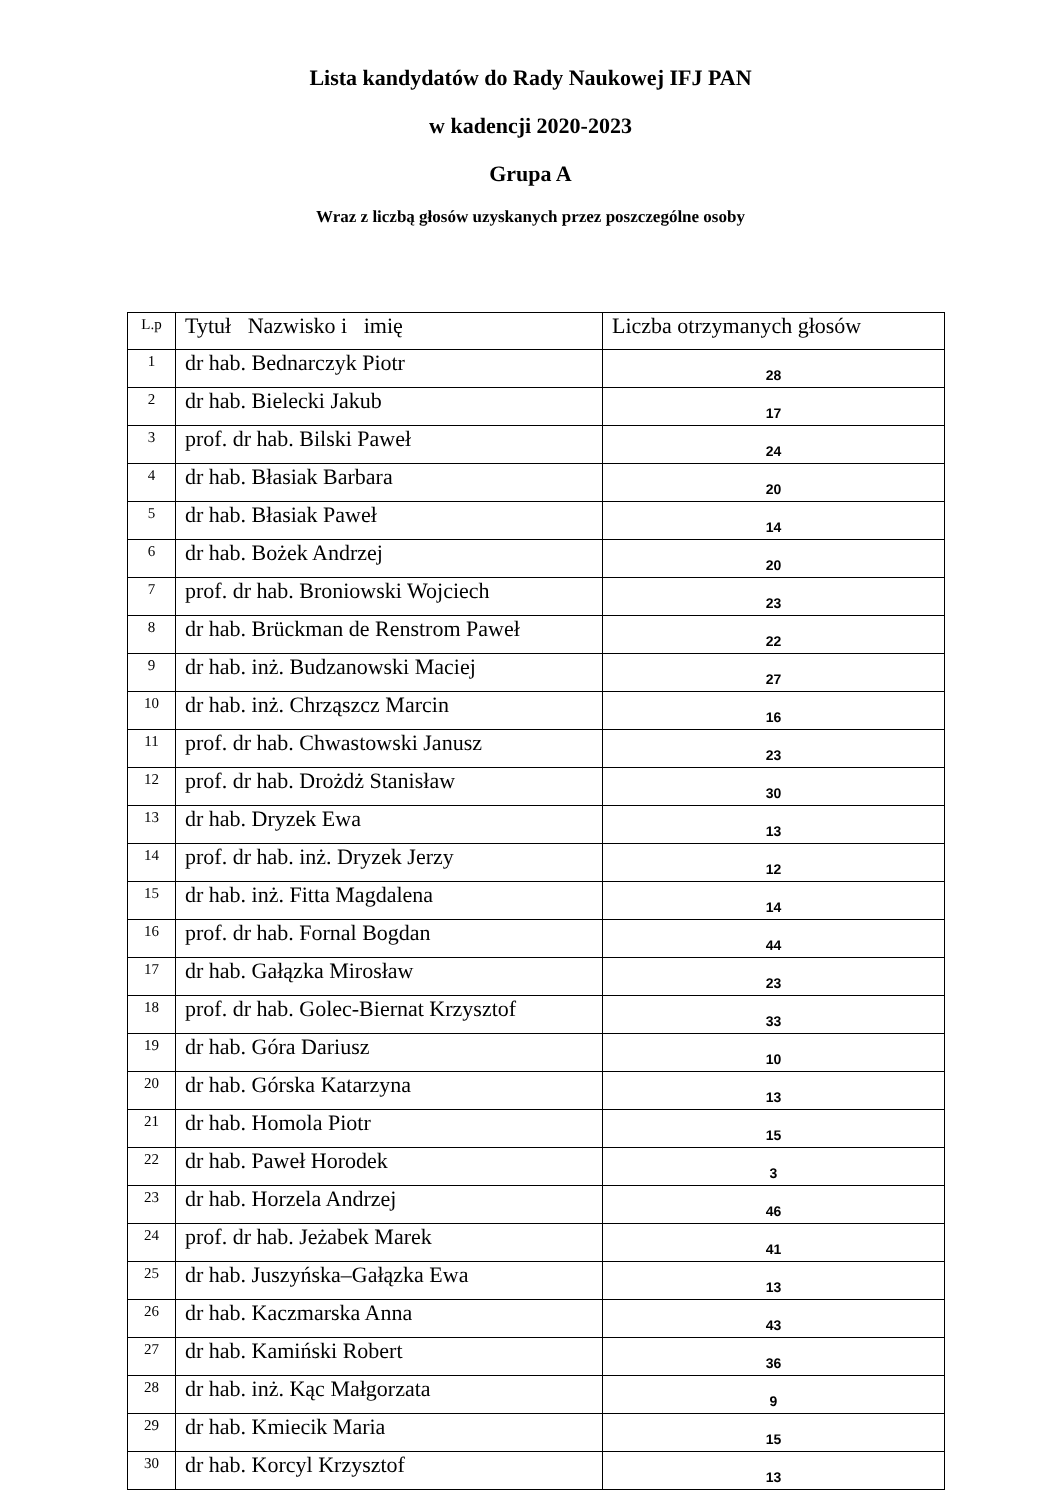Lista kandydatów do Rady Naukowej IFJ PAN
w kadencji 2020-2023
Grupa A
Wraz z liczbą głosów uzyskanych przez poszczególne osoby
| L.p | Tytuł Nazwisko i imię | Liczba otrzymanych głosów |
| --- | --- | --- |
| 1 | dr hab. Bednarczyk Piotr | 28 |
| 2 | dr hab. Bielecki Jakub | 17 |
| 3 | prof. dr hab. Bilski Paweł | 24 |
| 4 | dr hab. Błasiak Barbara | 20 |
| 5 | dr hab. Błasiak Paweł | 14 |
| 6 | dr hab. Bożek Andrzej | 20 |
| 7 | prof. dr hab. Broniowski Wojciech | 23 |
| 8 | dr hab. Brückman de Renstrom Paweł | 22 |
| 9 | dr hab. inż. Budzanowski Maciej | 27 |
| 10 | dr hab. inż. Chrząszcz Marcin | 16 |
| 11 | prof. dr hab. Chwastowski Janusz | 23 |
| 12 | prof. dr hab. Drożdż Stanisław | 30 |
| 13 | dr hab. Dryzek Ewa | 13 |
| 14 | prof. dr hab. inż. Dryzek Jerzy | 12 |
| 15 | dr hab. inż. Fitta Magdalena | 14 |
| 16 | prof. dr hab. Fornal Bogdan | 44 |
| 17 | dr hab. Gałązka Mirosław | 23 |
| 18 | prof. dr hab. Golec-Biernat Krzysztof | 33 |
| 19 | dr hab. Góra Dariusz | 10 |
| 20 | dr hab. Górska Katarzyna | 13 |
| 21 | dr hab. Homola Piotr | 15 |
| 22 | dr hab. Paweł Horodek | 3 |
| 23 | dr hab. Horzela Andrzej | 46 |
| 24 | prof. dr hab. Jeżabek Marek | 41 |
| 25 | dr hab. Juszyńska–Gałązka Ewa | 13 |
| 26 | dr hab. Kaczmarska Anna | 43 |
| 27 | dr hab. Kamiński Robert | 36 |
| 28 | dr hab. inż. Kąc Małgorzata | 9 |
| 29 | dr hab. Kmiecik Maria | 15 |
| 30 | dr hab. Korcyl Krzysztof | 13 |